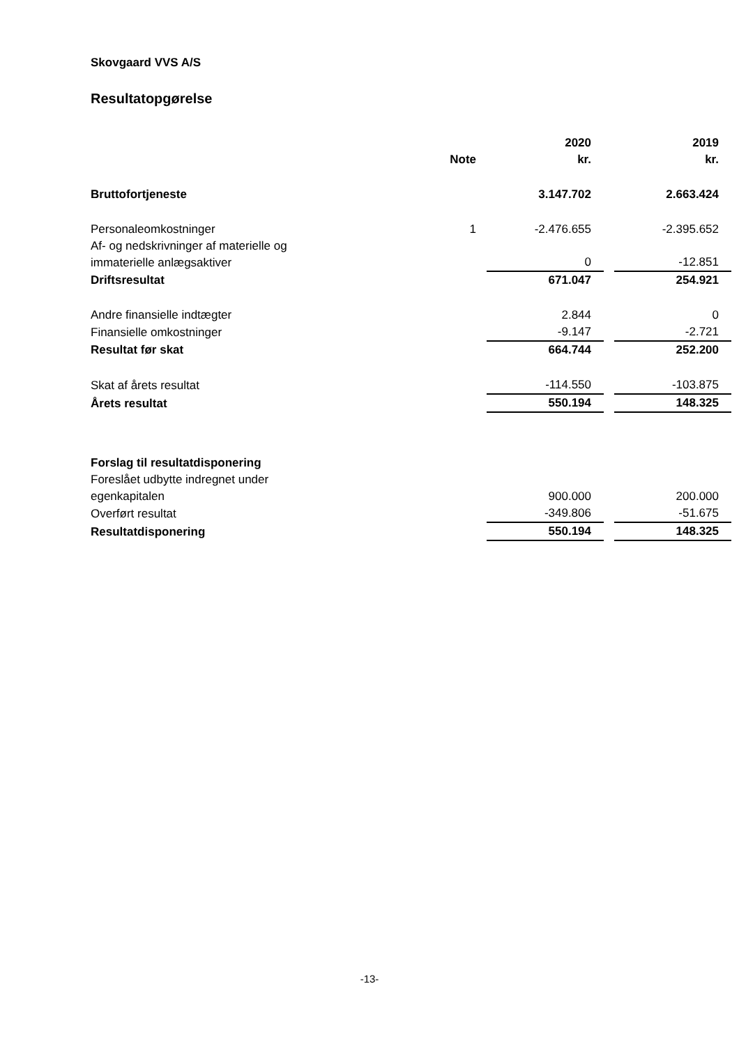Skovgaard VVS A/S
Resultatopgørelse
| | Note | | 2020 kr. | | 2019 kr. |
| --- | --- | --- | --- | --- | --- |
| Bruttofortjeneste | | | 3.147.702 | | 2.663.424 |
| Personaleomkostninger | 1 | | -2.476.655 | | -2.395.652 |
| Af- og nedskrivninger af materielle og immaterielle anlægsaktiver | | | 0 | | -12.851 |
| Driftsresultat | | | 671.047 | | 254.921 |
| Andre finansielle indtægter | | | 2.844 | | 0 |
| Finansielle omkostninger | | | -9.147 | | -2.721 |
| Resultat før skat | | | 664.744 | | 252.200 |
| Skat af årets resultat | | | -114.550 | | -103.875 |
| Årets resultat | | | 550.194 | | 148.325 |
| Forslag til resultatdisponering | | | | | |
| Foreslået udbytte indregnet under egenkapitalen | | | 900.000 | | 200.000 |
| Overført resultat | | | -349.806 | | -51.675 |
| Resultatdisponering | | | 550.194 | | 148.325 |
-13-